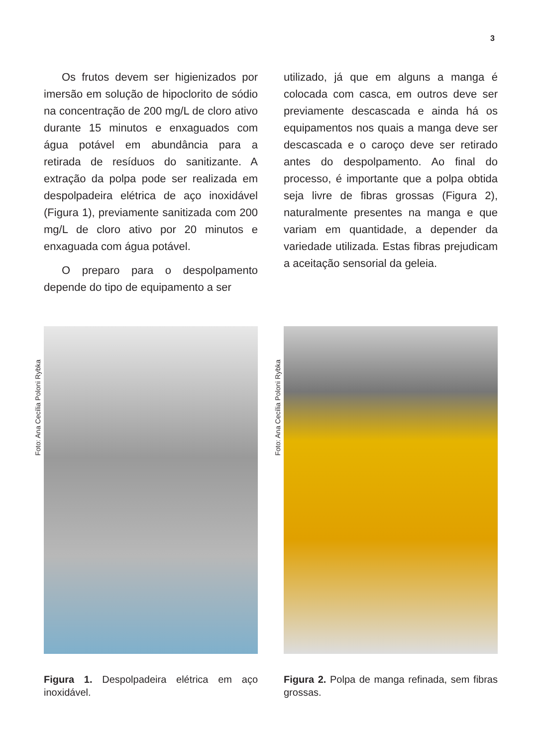3
Os frutos devem ser higienizados por imersão em solução de hipoclorito de sódio na concentração de 200 mg/L de cloro ativo durante 15 minutos e enxaguados com água potável em abundância para a retirada de resíduos do sanitizante. A extração da polpa pode ser realizada em despolpadeira elétrica de aço inoxidável (Figura 1), previamente sanitizada com 200 mg/L de cloro ativo por 20 minutos e enxaguada com água potável.
O preparo para o despolpamento depende do tipo de equipamento a ser
utilizado, já que em alguns a manga é colocada com casca, em outros deve ser previamente descascada e ainda há os equipamentos nos quais a manga deve ser descascada e o caroço deve ser retirado antes do despolpamento. Ao final do processo, é importante que a polpa obtida seja livre de fibras grossas (Figura 2), naturalmente presentes na manga e que variam em quantidade, a depender da variedade utilizada. Estas fibras prejudicam a aceitação sensorial da geleia.
Foto: Ana Cecília Poloni Rybka
Figura 1. Despolpadeira elétrica em aço inoxidável.
Foto: Ana Cecília Poloni Rybka
Figura 2. Polpa de manga refinada, sem fibras grossas.